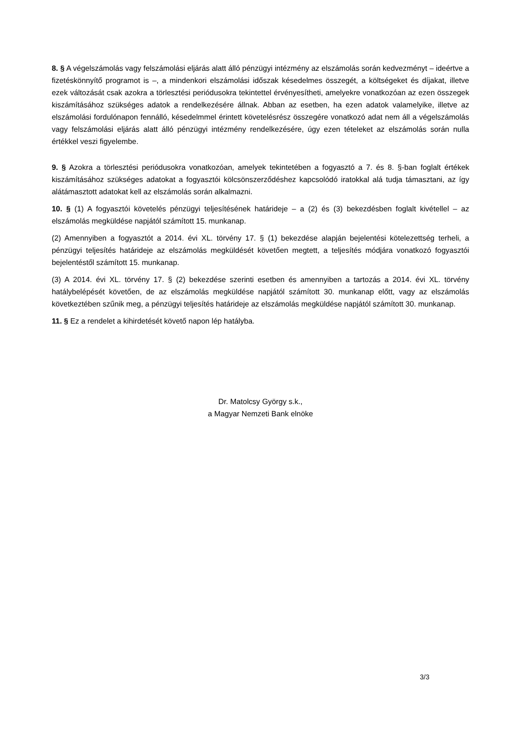8. § A végelszámolás vagy felszámolási eljárás alatt álló pénzügyi intézmény az elszámolás során kedvezményt – ideértve a fizetéskönnyítő programot is –, a mindenkori elszámolási időszak késedelmes összegét, a költségeket és díjakat, illetve ezek változását csak azokra a törlesztési periódusokra tekintettel érvényesítheti, amelyekre vonatkozóan az ezen összegek kiszámításához szükséges adatok a rendelkezésére állnak. Abban az esetben, ha ezen adatok valamelyike, illetve az elszámolási fordulónapon fennálló, késedelmmel érintett követelésrész összegére vonatkozó adat nem áll a végelszámolás vagy felszámolási eljárás alatt álló pénzügyi intézmény rendelkezésére, úgy ezen tételeket az elszámolás során nulla értékkel veszi figyelembe.
9. § Azokra a törlesztési periódusokra vonatkozóan, amelyek tekintetében a fogyasztó a 7. és 8. §-ban foglalt értékek kiszámításához szükséges adatokat a fogyasztói kölcsönszerződéshez kapcsolódó iratokkal alá tudja támasztani, az így alátámasztott adatokat kell az elszámolás során alkalmazni.
10. § (1) A fogyasztói követelés pénzügyi teljesítésének határideje – a (2) és (3) bekezdésben foglalt kivétellel – az elszámolás megküldése napjától számított 15. munkanap.
(2) Amennyiben a fogyasztót a 2014. évi XL. törvény 17. § (1) bekezdése alapján bejelentési kötelezettség terheli, a pénzügyi teljesítés határideje az elszámolás megküldését követően megtett, a teljesítés módjára vonatkozó fogyasztói bejelentéstől számított 15. munkanap.
(3) A 2014. évi XL. törvény 17. § (2) bekezdése szerinti esetben és amennyiben a tartozás a 2014. évi XL. törvény hatálybelépését követően, de az elszámolás megküldése napjától számított 30. munkanap előtt, vagy az elszámolás következtében szűnik meg, a pénzügyi teljesítés határideje az elszámolás megküldése napjától számított 30. munkanap.
11. § Ez a rendelet a kihirdetését követő napon lép hatályba.
Dr. Matolcsy György s.k.,
a Magyar Nemzeti Bank elnöke
3/3